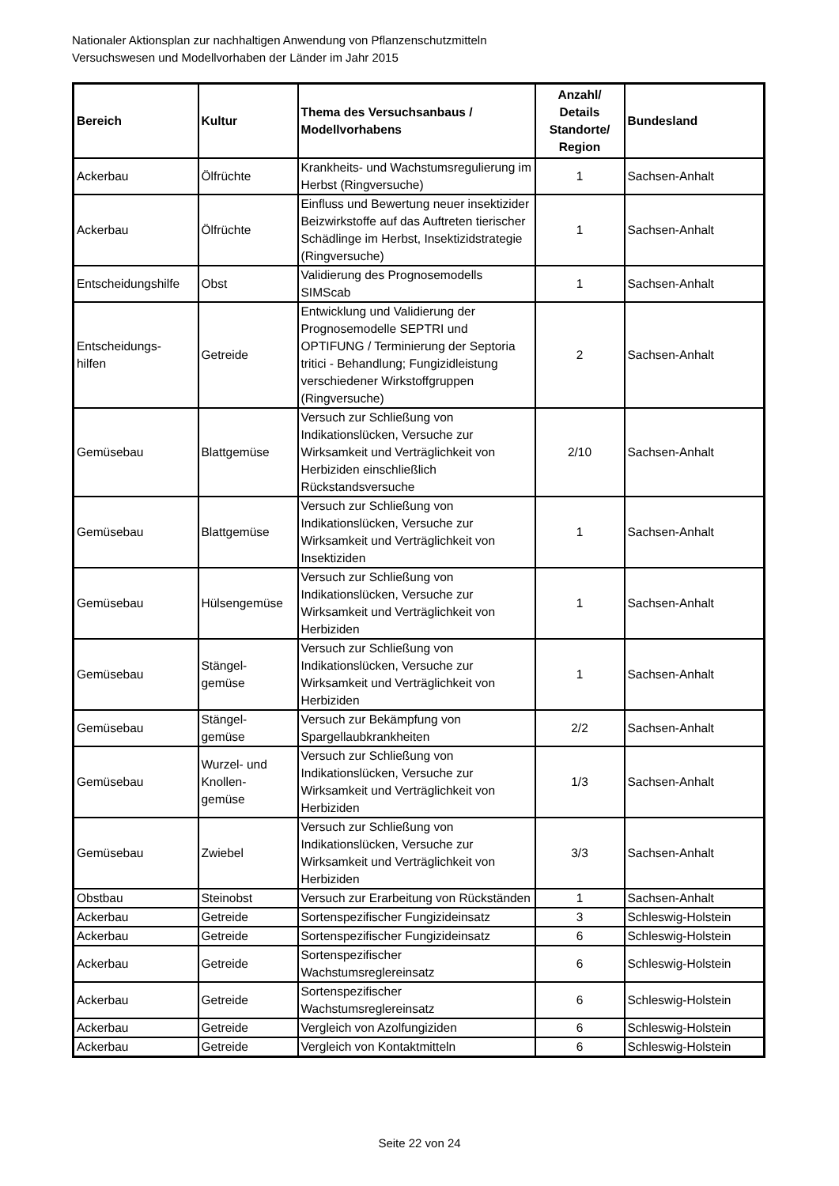Nationaler Aktionsplan zur nachhaltigen Anwendung von Pflanzenschutzmitteln
Versuchswesen und Modellvorhaben der Länder im Jahr 2015
| Bereich | Kultur | Thema des Versuchsanbaus / Modellvorhabens | Anzahl/ Details Standorte/ Region | Bundesland |
| --- | --- | --- | --- | --- |
| Ackerbau | Ölfrüchte | Krankheits- und Wachstumsregulierung im Herbst (Ringversuche) | 1 | Sachsen-Anhalt |
| Ackerbau | Ölfrüchte | Einfluss und Bewertung neuer insektizider Beizwirkstoffe auf das Auftreten tierischer Schädlinge im Herbst, Insektizidstrategie (Ringversuche) | 1 | Sachsen-Anhalt |
| Entscheidungshilfe | Obst | Validierung des Prognosemodells SIMScab | 1 | Sachsen-Anhalt |
| Entscheidungs- hilfen | Getreide | Entwicklung und Validierung der Prognosemodelle SEPTRI und OPTIFUNG / Terminierung der Septoria tritici - Behandlung; Fungizidleistung verschiedener Wirkstoffgruppen (Ringversuche) | 2 | Sachsen-Anhalt |
| Gemüsebau | Blattgemüse | Versuch zur Schließung von Indikationslücken, Versuche zur Wirksamkeit und Verträglichkeit von Herbiziden einschließlich Rückstandsversuche | 2/10 | Sachsen-Anhalt |
| Gemüsebau | Blattgemüse | Versuch zur Schließung von Indikationslücken, Versuche zur Wirksamkeit und Verträglichkeit von Insektiziden | 1 | Sachsen-Anhalt |
| Gemüsebau | Hülsengemüse | Versuch zur Schließung von Indikationslücken, Versuche zur Wirksamkeit und Verträglichkeit von Herbiziden | 1 | Sachsen-Anhalt |
| Gemüsebau | Stängel- gemüse | Versuch zur Schließung von Indikationslücken, Versuche zur Wirksamkeit und Verträglichkeit von Herbiziden | 1 | Sachsen-Anhalt |
| Gemüsebau | Stängel- gemüse | Versuch zur Bekämpfung von Spargellaubkrankheiten | 2/2 | Sachsen-Anhalt |
| Gemüsebau | Wurzel- und Knollen- gemüse | Versuch zur Schließung von Indikationslücken, Versuche zur Wirksamkeit und Verträglichkeit von Herbiziden | 1/3 | Sachsen-Anhalt |
| Gemüsebau | Zwiebel | Versuch zur Schließung von Indikationslücken, Versuche zur Wirksamkeit und Verträglichkeit von Herbiziden | 3/3 | Sachsen-Anhalt |
| Obstbau | Steinobst | Versuch zur Erarbeitung von Rückständen | 1 | Sachsen-Anhalt |
| Ackerbau | Getreide | Sortenspezifischer Fungizideinsatz | 3 | Schleswig-Holstein |
| Ackerbau | Getreide | Sortenspezifischer Fungizideinsatz | 6 | Schleswig-Holstein |
| Ackerbau | Getreide | Sortenspezifischer Wachstumsreglereinsatz | 6 | Schleswig-Holstein |
| Ackerbau | Getreide | Sortenspezifischer Wachstumsreglereinsatz | 6 | Schleswig-Holstein |
| Ackerbau | Getreide | Vergleich von Azolfungiziden | 6 | Schleswig-Holstein |
| Ackerbau | Getreide | Vergleich von Kontaktmitteln | 6 | Schleswig-Holstein |
Seite 22 von 24